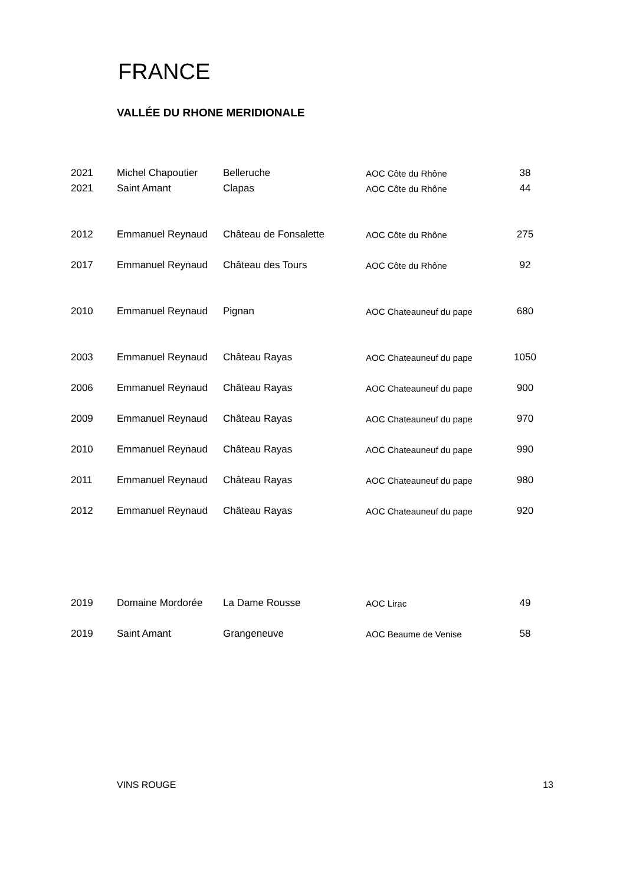FRANCE
VALLÉE DU RHONE MERIDIONALE
| 2021 | Michel Chapoutier | Belleruche | AOC Côte du Rhône | 38 |
| 2021 | Saint Amant | Clapas | AOC Côte du Rhône | 44 |
| 2012 | Emmanuel Reynaud | Château de Fonsalette | AOC Côte du Rhône | 275 |
| 2017 | Emmanuel Reynaud | Château des Tours | AOC Côte du Rhône | 92 |
| 2010 | Emmanuel Reynaud | Pignan | AOC Chateauneuf du pape | 680 |
| 2003 | Emmanuel Reynaud | Château Rayas | AOC Chateauneuf du pape | 1050 |
| 2006 | Emmanuel Reynaud | Château Rayas | AOC Chateauneuf du pape | 900 |
| 2009 | Emmanuel Reynaud | Château Rayas | AOC Chateauneuf du pape | 970 |
| 2010 | Emmanuel Reynaud | Château Rayas | AOC Chateauneuf du pape | 990 |
| 2011 | Emmanuel Reynaud | Château Rayas | AOC Chateauneuf du pape | 980 |
| 2012 | Emmanuel Reynaud | Château Rayas | AOC Chateauneuf du pape | 920 |
| 2019 | Domaine Mordorée | La Dame Rousse | AOC Lirac | 49 |
| 2019 | Saint Amant | Grangeneuve | AOC Beaume de Venise | 58 |
VINS ROUGE 13